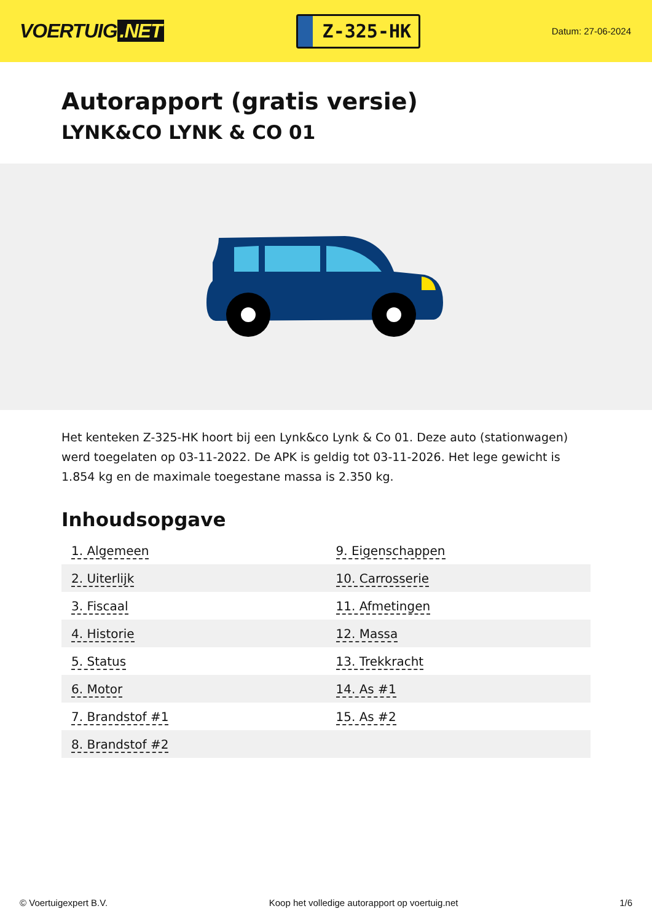VOERTUIG.NET
Z-325-HK
Datum: 27-06-2024
Autorapport (gratis versie)
LYNK&CO LYNK & CO 01
Het kenteken Z-325-HK hoort bij een Lynk&co Lynk & Co 01. Deze auto (stationwagen) werd toegelaten op 03-11-2022. De APK is geldig tot 03-11-2026. Het lege gewicht is 1.854 kg en de maximale toegestane massa is 2.350 kg.
Inhoudsopgave
| 1. Algemeen | 9. Eigenschappen |
| 2. Uiterlijk | 10. Carrosserie |
| 3. Fiscaal | 11. Afmetingen |
| 4. Historie | 12. Massa |
| 5. Status | 13. Trekkracht |
| 6. Motor | 14. As #1 |
| 7. Brandstof #1 | 15. As #2 |
| 8. Brandstof #2 | |
© Voertuigexpert B.V. Koop het volledige autorapport op voertuig.net 1/6